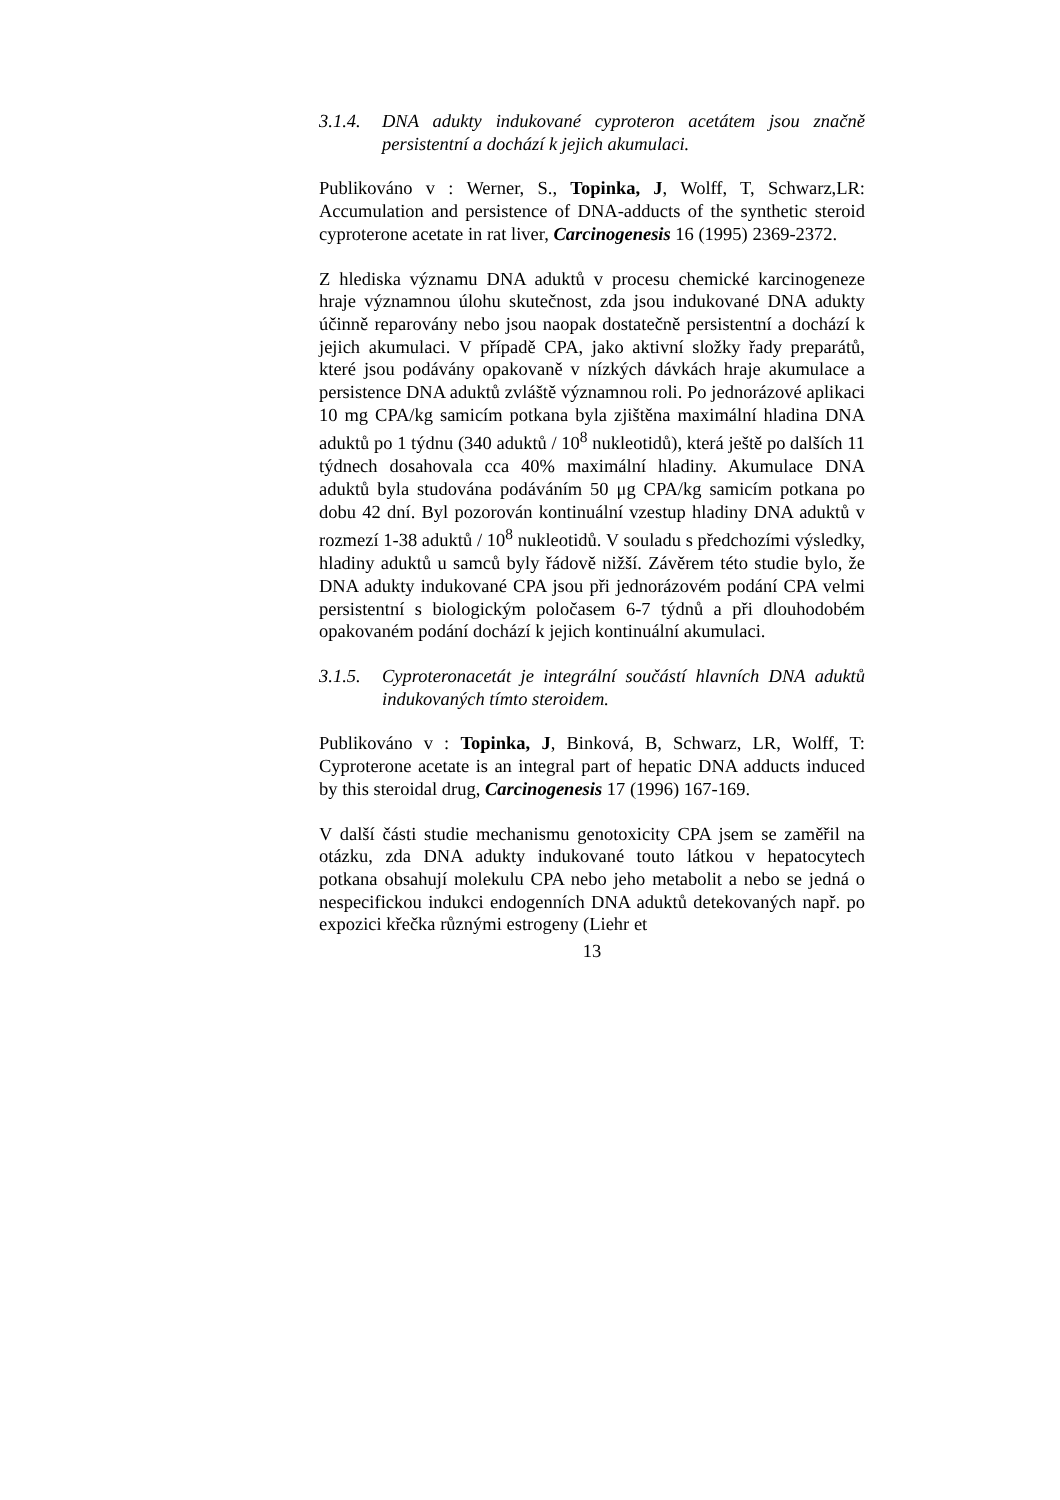3.1.4. DNA adukty indukované cyproteron acetátem jsou značně persistentní a dochází k jejich akumulaci.
Publikováno v : Werner, S., Topinka, J, Wolff, T, Schwarz,LR: Accumulation and persistence of DNA-adducts of the synthetic steroid cyproterone acetate in rat liver, Carcinogenesis 16 (1995) 2369-2372.
Z hlediska významu DNA aduktů v procesu chemické karcinogeneze hraje významnou úlohu skutečnost, zda jsou indukované DNA adukty účinně reparovány nebo jsou naopak dostatečně persistentní a dochází k jejich akumulaci. V případě CPA, jako aktivní složky řady preparátů, které jsou podávány opakovaně v nízkých dávkách hraje akumulace a persistence DNA aduktů zvláště významnou roli. Po jednorázové aplikaci 10 mg CPA/kg samicím potkana byla zjištěna maximální hladina DNA aduktů po 1 týdnu (340 aduktů / 10<sup>8</sup> nukleotidů), která ještě po dalších 11 týdnech dosahovala cca 40% maximální hladiny. Akumulace DNA aduktů byla studována podáváním 50 μg CPA/kg samicím potkana po dobu 42 dní. Byl pozorován kontinuální vzestup hladiny DNA aduktů v rozmezí 1-38 aduktů / 10<sup>8</sup> nukleotidů. V souladu s předchozími výsledky, hladiny aduktů u samců byly řádově nižší. Závěrem této studie bylo, že DNA adukty indukované CPA jsou při jednorázovém podání CPA velmi persistentní s biologickým poločasem 6-7 týdnů a při dlouhodobém opakovaném podání dochází k jejich kontinuální akumulaci.
3.1.5. Cyproteronacetát je integrální součástí hlavních DNA aduktů indukovaných tímto steroidem.
Publikováno v : Topinka, J, Binková, B, Schwarz, LR, Wolff, T: Cyproterone acetate is an integral part of hepatic DNA adducts induced by this steroidal drug, Carcinogenesis 17 (1996) 167-169.
V další části studie mechanismu genotoxicity CPA jsem se zaměřil na otázku, zda DNA adukty indukované touto látkou v hepatocytech potkana obsahují molekulu CPA nebo jeho metabolit a nebo se jedná o nespecifickou indukci endogenních DNA aduktů detekovaných např. po expozici křečka různými estrogeny (Liehr et
13